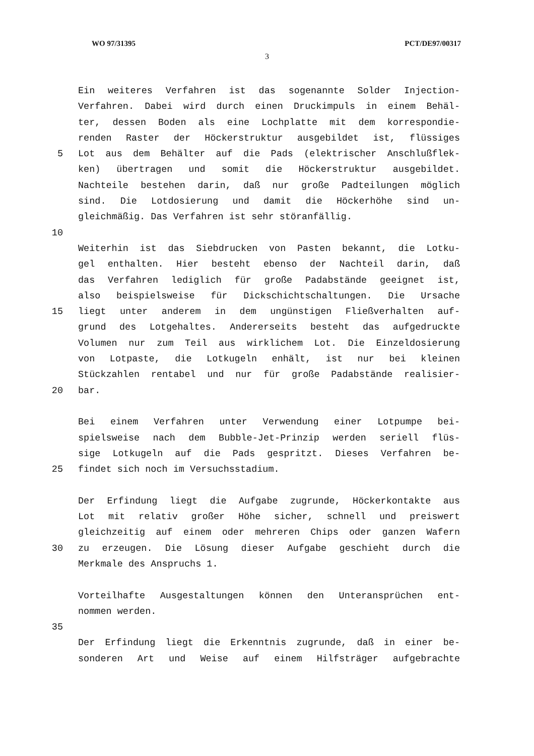WO 97/31395 PCT/DE97/00317
3
Ein weiteres Verfahren ist das sogenannte Solder Injection-
Verfahren. Dabei wird durch einen Druckimpuls in einem Behäl-
ter, dessen Boden als eine Lochplatte mit dem korrespondie-
renden Raster der Höckerstruktur ausgebildet ist, flüssiges
5 Lot aus dem Behälter auf die Pads (elektrischer Anschlußflek-
ken) übertragen und somit die Höckerstruktur ausgebildet.
Nachteile bestehen darin, daß nur große Padteilungen möglich
sind. Die Lotdosierung und damit die Höckerhöhe sind un-
gleichmäßig. Das Verfahren ist sehr störanfällig.
10
Weiterhin ist das Siebdrucken von Pasten bekannt, die Lotku-
gel enthalten. Hier besteht ebenso der Nachteil darin, daß
das Verfahren lediglich für große Padabstände geeignet ist,
also beispielsweise für Dickschichtschaltungen. Die Ursache
15 liegt unter anderem in dem ungünstigen Fließverhalten auf-
grund des Lotgehaltes. Andererseits besteht das aufgedruckte
Volumen nur zum Teil aus wirklichem Lot. Die Einzeldosierung
von Lotpaste, die Lotkugeln enhält, ist nur bei kleinen
Stückzahlen rentabel und nur für große Padabstände realisier-
20 bar.
Bei einem Verfahren unter Verwendung einer Lotpumpe bei-
spielsweise nach dem Bubble-Jet-Prinzip werden seriell flüs-
sige Lotkugeln auf die Pads gespritzt. Dieses Verfahren be-
25 findet sich noch im Versuchsstadium.
Der Erfindung liegt die Aufgabe zugrunde, Höckerkontakte aus
Lot mit relativ großer Höhe sicher, schnell und preiswert
gleichzeitig auf einem oder mehreren Chips oder ganzen Wafern
30 zu erzeugen. Die Lösung dieser Aufgabe geschieht durch die
Merkmale des Anspruchs 1.
Vorteilhafte Ausgestaltungen können den Unteransprüchen ent-
nommen werden.
35
Der Erfindung liegt die Erkenntnis zugrunde, daß in einer be-
sonderen Art und Weise auf einem Hilfsträger aufgebrachte